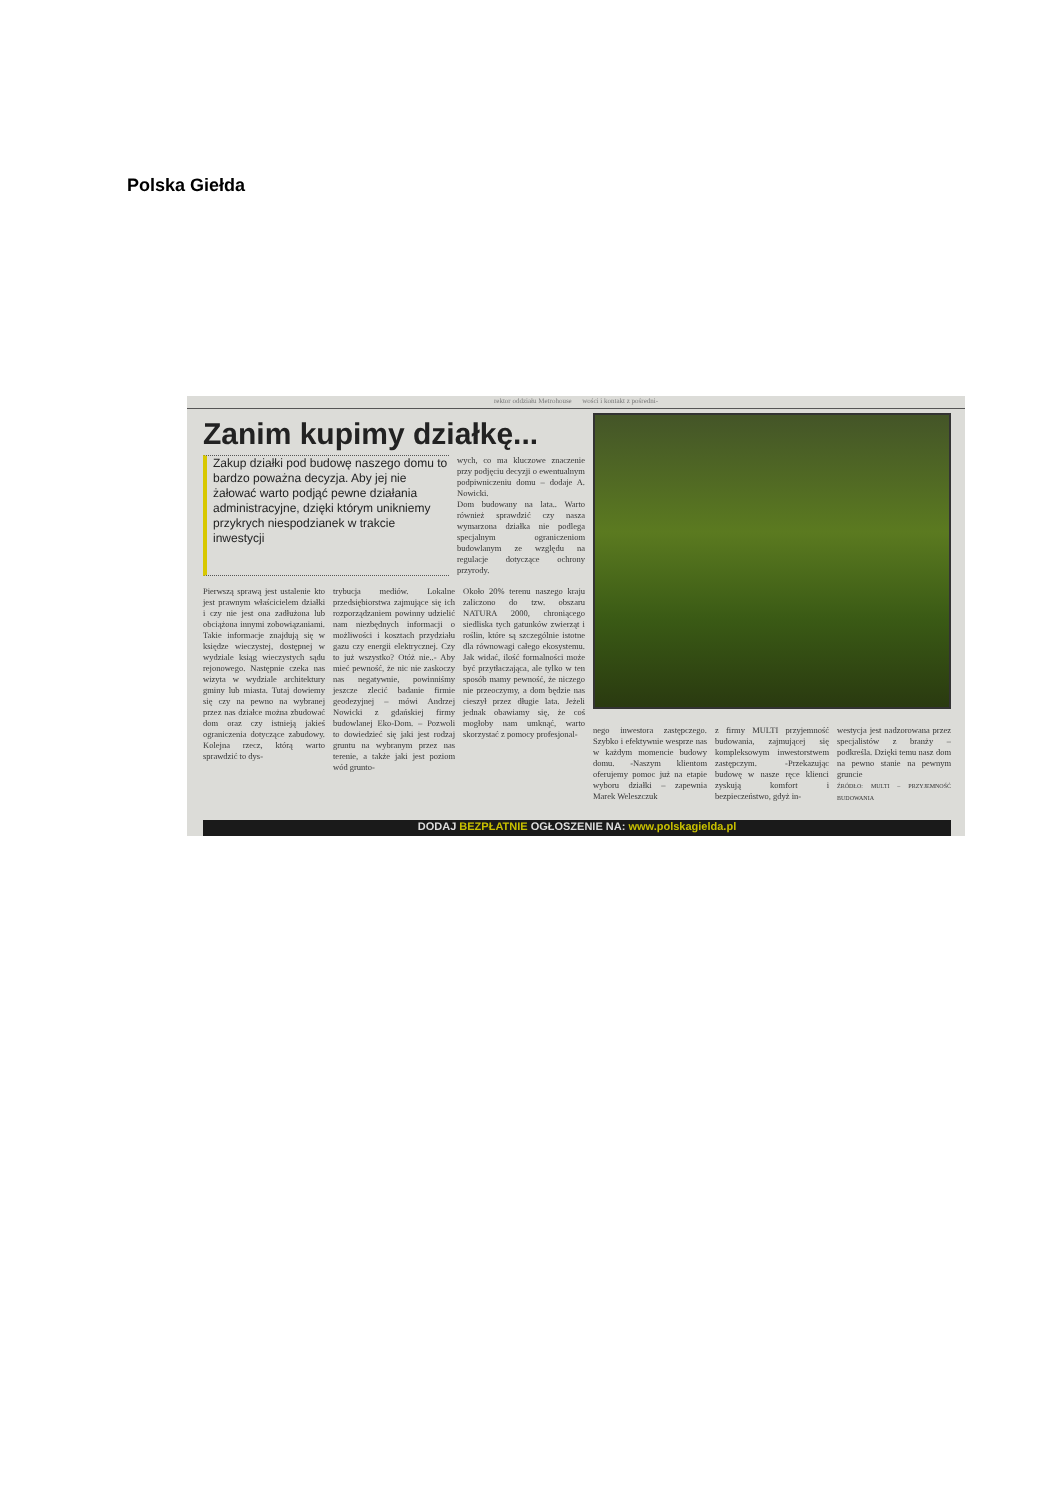Polska Giełda
rektor oddziału Metrohouse wości i kontakt z pośredni-
Zanim kupimy działkę...
Zakup działki pod budowę naszego domu to bardzo poważna decyzja. Aby jej nie żałować warto podjąć pewne działania administracyjne, dzięki którym unikniemy przykrych niespodzianek w trakcie inwestycji
wych, co ma kluczowe znaczenie przy podjęciu decyzji o ewentualnym podpiwniczeniu domu – dodaje A. Nowicki.
Dom budowany na lata.. Warto również sprawdzić czy nasza wymarzona działka nie podlega specjalnym ograniczeniom budowlanym ze względu na regulacje dotyczące ochrony przyrody.
Pierwszą sprawą jest ustalenie kto jest prawnym właścicielem działki i czy nie jest ona zadłużona lub obciążona innymi zobowiązaniami. Takie informacje znajdują się w księdze wieczystej, dostępnej w wydziale ksiąg wieczystych sądu rejonowego. Następnie czeka nas wizyta w wydziale architektury gminy lub miasta. Tutaj dowiemy się czy na pewno na wybranej przez nas działce można zbudować dom oraz czy istnieją jakieś ograniczenia dotyczące zabudowy. Kolejna rzecz, którą warto sprawdzić to dys-
trybucja mediów. Lokalne przedsiębiorstwa zajmujące się ich rozporządzaniem powinny udzielić nam niezbędnych informacji o możliwości i kosztach przydziału gazu czy energii elektrycznej. Czy to już wszystko? Otóż nie..- Aby mieć pewność, że nic nie zaskoczy nas negatywnie, powinniśmy jeszcze zlecić badanie firmie geodezyjnej – mówi Andrzej Nowicki z gdańskiej firmy budowlanej Eko-Dom. – Pozwoli to dowiedzieć się jaki jest rodzaj gruntu na wybranym przez nas terenie, a także jaki jest poziom wód grunto-
Około 20% terenu naszego kraju zaliczono do tzw. obszaru NATURA 2000, chroniącego siedliska tych gatunków zwierząt i roślin, które są szczególnie istotne dla równowagi całego ekosystemu. Jak widać, ilość formalności może być przytłaczająca, ale tylko w ten sposób mamy pewność, że niczego nie przeoczymy, a dom będzie nas cieszył przez długie lata. Jeżeli jednak obawiamy się, że coś mogłoby nam umknąć, warto skorzystać z pomocy profesjonal-
nego inwestora zastępczego. Szybko i efektywnie wesprze nas w każdym momencie budowy domu. -Naszym klientom oferujemy pomoc już na etapie wyboru działki – zapewnia Marek Weleszczuk
z firmy MULTI przyjemność budowania, zajmującej się kompleksowym inwestorstwem zastępczym. -Przekazując budowę w nasze ręce klienci zyskują komfort i bezpieczeństwo, gdyż in-
westycja jest nadzorowana przez specjalistów z branży – podkreśla. Dzięki temu nasz dom na pewno stanie na pewnym gruncie
ŹRÓDŁO: MULTI – PRZYJEMNOŚĆ BUDOWANIA
DODAJ BEZPŁATNIE OGŁOSZENIE NA: www.polskagielda.pl